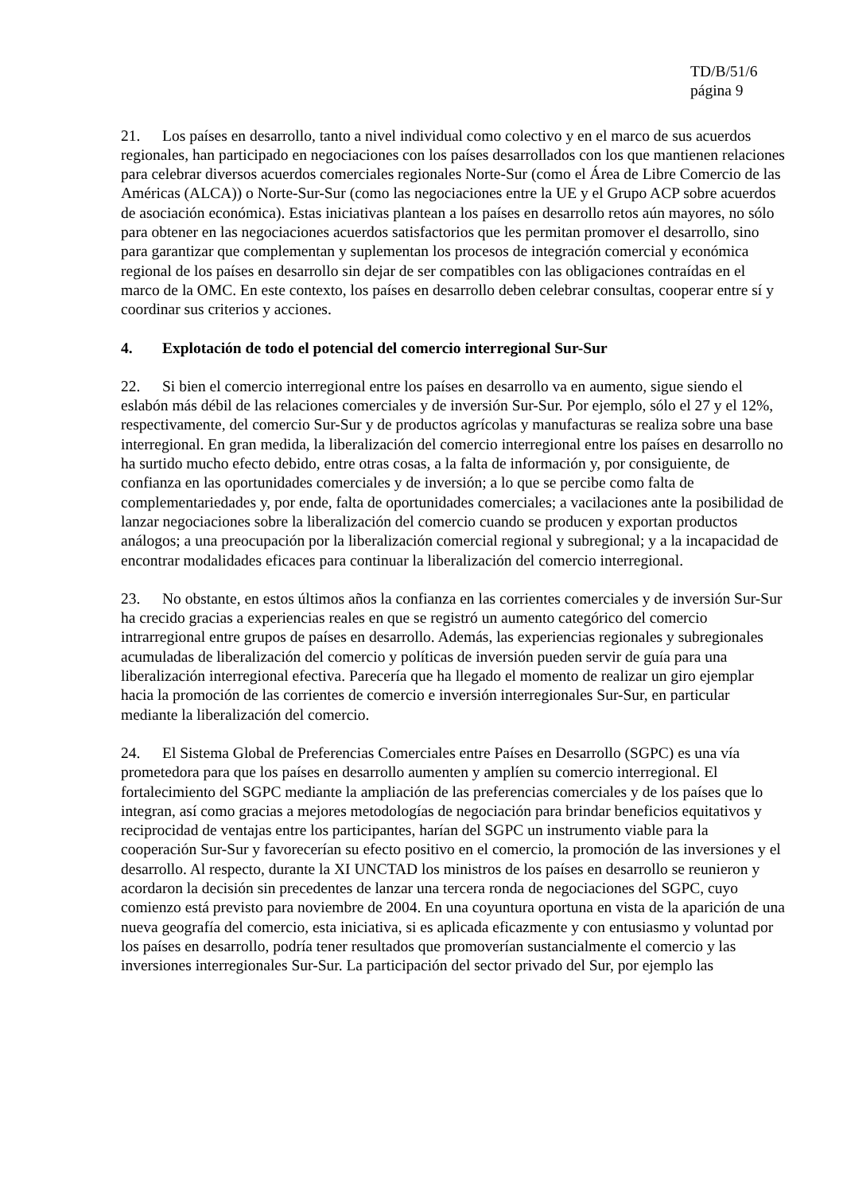TD/B/51/6
página 9
21. Los países en desarrollo, tanto a nivel individual como colectivo y en el marco de sus acuerdos regionales, han participado en negociaciones con los países desarrollados con los que mantienen relaciones para celebrar diversos acuerdos comerciales regionales Norte-Sur (como el Área de Libre Comercio de las Américas (ALCA)) o Norte-Sur-Sur (como las negociaciones entre la UE y el Grupo ACP sobre acuerdos de asociación económica). Estas iniciativas plantean a los países en desarrollo retos aún mayores, no sólo para obtener en las negociaciones acuerdos satisfactorios que les permitan promover el desarrollo, sino para garantizar que complementan y suplementan los procesos de integración comercial y económica regional de los países en desarrollo sin dejar de ser compatibles con las obligaciones contraídas en el marco de la OMC. En este contexto, los países en desarrollo deben celebrar consultas, cooperar entre sí y coordinar sus criterios y acciones.
4. Explotación de todo el potencial del comercio interregional Sur-Sur
22. Si bien el comercio interregional entre los países en desarrollo va en aumento, sigue siendo el eslabón más débil de las relaciones comerciales y de inversión Sur-Sur. Por ejemplo, sólo el 27 y el 12%, respectivamente, del comercio Sur-Sur y de productos agrícolas y manufacturas se realiza sobre una base interregional. En gran medida, la liberalización del comercio interregional entre los países en desarrollo no ha surtido mucho efecto debido, entre otras cosas, a la falta de información y, por consiguiente, de confianza en las oportunidades comerciales y de inversión; a lo que se percibe como falta de complementariedades y, por ende, falta de oportunidades comerciales; a vacilaciones ante la posibilidad de lanzar negociaciones sobre la liberalización del comercio cuando se producen y exportan productos análogos; a una preocupación por la liberalización comercial regional y subregional; y a la incapacidad de encontrar modalidades eficaces para continuar la liberalización del comercio interregional.
23. No obstante, en estos últimos años la confianza en las corrientes comerciales y de inversión Sur-Sur ha crecido gracias a experiencias reales en que se registró un aumento categórico del comercio intrarregional entre grupos de países en desarrollo. Además, las experiencias regionales y subregionales acumuladas de liberalización del comercio y políticas de inversión pueden servir de guía para una liberalización interregional efectiva. Parecería que ha llegado el momento de realizar un giro ejemplar hacia la promoción de las corrientes de comercio e inversión interregionales Sur-Sur, en particular mediante la liberalización del comercio.
24. El Sistema Global de Preferencias Comerciales entre Países en Desarrollo (SGPC) es una vía prometedora para que los países en desarrollo aumenten y amplíen su comercio interregional. El fortalecimiento del SGPC mediante la ampliación de las preferencias comerciales y de los países que lo integran, así como gracias a mejores metodologías de negociación para brindar beneficios equitativos y reciprocidad de ventajas entre los participantes, harían del SGPC un instrumento viable para la cooperación Sur-Sur y favorecerían su efecto positivo en el comercio, la promoción de las inversiones y el desarrollo. Al respecto, durante la XI UNCTAD los ministros de los países en desarrollo se reunieron y acordaron la decisión sin precedentes de lanzar una tercera ronda de negociaciones del SGPC, cuyo comienzo está previsto para noviembre de 2004. En una coyuntura oportuna en vista de la aparición de una nueva geografía del comercio, esta iniciativa, si es aplicada eficazmente y con entusiasmo y voluntad por los países en desarrollo, podría tener resultados que promoverían sustancialmente el comercio y las inversiones interregionales Sur-Sur. La participación del sector privado del Sur, por ejemplo las